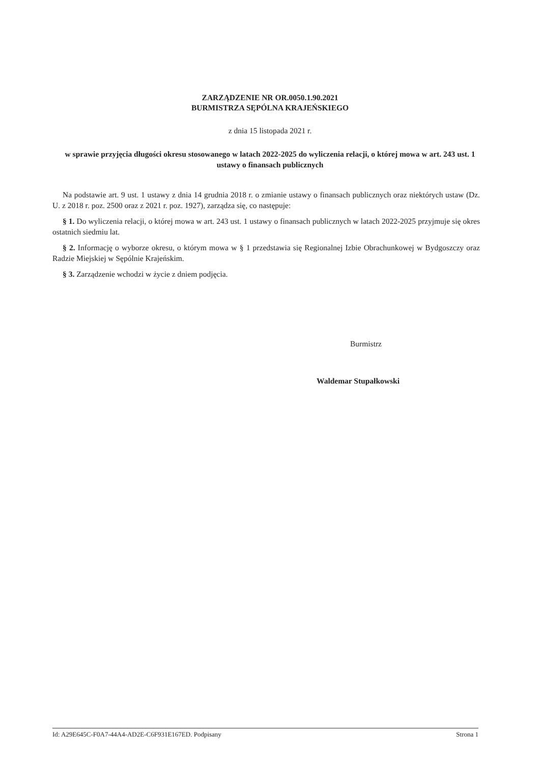ZARZĄDZENIE NR OR.0050.1.90.2021
BURMISTRZA SĘPÓLNA KRAJEŃSKIEGO
z dnia 15 listopada 2021 r.
w sprawie przyjęcia długości okresu stosowanego w latach 2022-2025 do wyliczenia relacji, o której mowa w art. 243 ust. 1 ustawy o finansach publicznych
Na podstawie art. 9 ust. 1 ustawy z dnia 14 grudnia 2018 r. o zmianie ustawy o finansach publicznych oraz niektórych ustaw (Dz. U. z 2018 r. poz. 2500 oraz z 2021 r. poz. 1927), zarządza się, co następuje:
§ 1. Do wyliczenia relacji, o której mowa w art. 243 ust. 1 ustawy o finansach publicznych w latach 2022-2025 przyjmuje się okres ostatnich siedmiu lat.
§ 2. Informację o wyborze okresu, o którym mowa w § 1 przedstawia się Regionalnej Izbie Obrachunkowej w Bydgoszczy oraz Radzie Miejskiej w Sępólnie Krajeńskim.
§ 3. Zarządzenie wchodzi w życie z dniem podjęcia.
Burmistrz
Waldemar Stupałkowski
Id: A29E645C-F0A7-44A4-AD2E-C6F931E167ED. Podpisany Strona 1